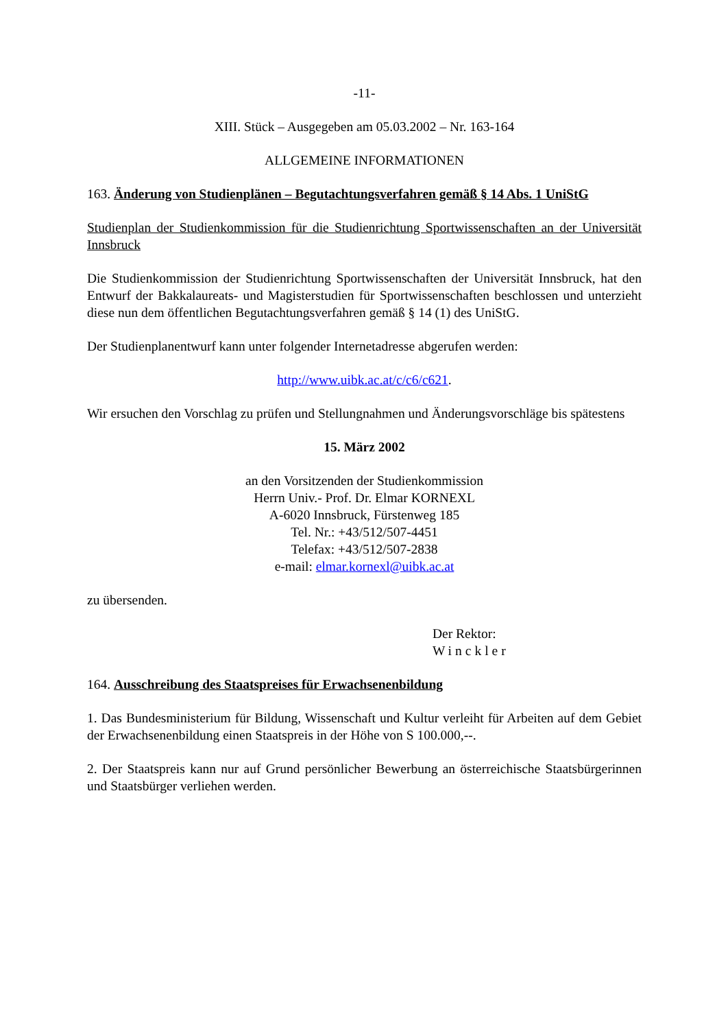-11-
XIII. Stück – Ausgegeben am 05.03.2002 – Nr. 163-164
ALLGEMEINE INFORMATIONEN
163. Änderung von Studienplänen – Begutachtungsverfahren gemäß § 14 Abs. 1 UniStG
Studienplan der Studienkommission für die Studienrichtung Sportwissenschaften an der Universität Innsbruck
Die Studienkommission der Studienrichtung Sportwissenschaften der Universität Innsbruck, hat den Entwurf der Bakkalaureats- und Magisterstudien für Sportwissenschaften beschlossen und unterzieht diese nun dem öffentlichen Begutachtungsverfahren gemäß § 14 (1) des UniStG.
Der Studienplanentwurf kann unter folgender Internetadresse abgerufen werden:
http://www.uibk.ac.at/c/c6/c621.
Wir ersuchen den Vorschlag zu prüfen und Stellungnahmen und Änderungsvorschläge bis spätestens
15. März 2002
an den Vorsitzenden der Studienkommission
Herrn Univ.- Prof. Dr. Elmar KORNEXL
A-6020 Innsbruck, Fürstenweg 185
Tel. Nr.: +43/512/507-4451
Telefax: +43/512/507-2838
e-mail: elmar.kornexl@uibk.ac.at
zu übersenden.
Der Rektor:
Winckler
164. Ausschreibung des Staatspreises für Erwachsenenbildung
1. Das Bundesministerium für Bildung, Wissenschaft und Kultur verleiht für Arbeiten auf dem Gebiet der Erwachsenenbildung einen Staatspreis in der Höhe von S 100.000,--.
2. Der Staatspreis kann nur auf Grund persönlicher Bewerbung an österreichische Staatsbürgerinnen und Staatsbürger verliehen werden.